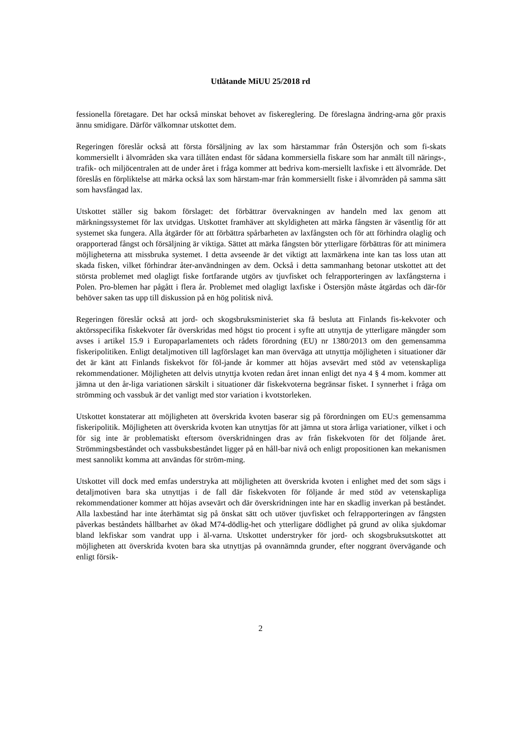Utlåtande MiUU 25/2018 rd
fessionella företagare. Det har också minskat behovet av fiskereglering. De föreslagna ändring-arna gör praxis ännu smidigare. Därför välkomnar utskottet dem.
Regeringen föreslår också att första försäljning av lax som härstammar från Östersjön och som fi-skats kommersiellt i älvområden ska vara tillåten endast för sådana kommersiella fiskare som har anmält till närings-, trafik- och miljöcentralen att de under året i fråga kommer att bedriva kom-mersiellt laxfiske i ett älvområde. Det föreslås en förpliktelse att märka också lax som härstam-mar från kommersiellt fiske i älvområden på samma sätt som havsfångad lax.
Utskottet ställer sig bakom förslaget: det förbättrar övervakningen av handeln med lax genom att märkningssystemet för lax utvidgas. Utskottet framhäver att skyldigheten att märka fångsten är väsentlig för att systemet ska fungera. Alla åtgärder för att förbättra spårbarheten av laxfångsten och för att förhindra olaglig och orapporterad fångst och försäljning är viktiga. Sättet att märka fångsten bör ytterligare förbättras för att minimera möjligheterna att missbruka systemet. I detta avseende är det viktigt att laxmärkena inte kan tas loss utan att skada fisken, vilket förhindrar åter-användningen av dem. Också i detta sammanhang betonar utskottet att det största problemet med olagligt fiske fortfarande utgörs av tjuvfisket och felrapporteringen av laxfångsterna i Polen. Pro-blemen har pågått i flera år. Problemet med olagligt laxfiske i Östersjön måste åtgärdas och där-för behöver saken tas upp till diskussion på en hög politisk nivå.
Regeringen föreslår också att jord- och skogsbruksministeriet ska få besluta att Finlands fis-kekvoter och aktörsspecifika fiskekvoter får överskridas med högst tio procent i syfte att utnyttja de ytterligare mängder som avses i artikel 15.9 i Europaparlamentets och rådets förordning (EU) nr 1380/2013 om den gemensamma fiskeripolitiken. Enligt detaljmotiven till lagförslaget kan man överväga att utnyttja möjligheten i situationer där det är känt att Finlands fiskekvot för föl-jande år kommer att höjas avsevärt med stöd av vetenskapliga rekommendationer. Möjligheten att delvis utnyttja kvoten redan året innan enligt det nya 4 § 4 mom. kommer att jämna ut den år-liga variationen särskilt i situationer där fiskekvoterna begränsar fisket. I synnerhet i fråga om strömming och vassbuk är det vanligt med stor variation i kvotstorleken.
Utskottet konstaterar att möjligheten att överskrida kvoten baserar sig på förordningen om EU:s gemensamma fiskeripolitik. Möjligheten att överskrida kvoten kan utnyttjas för att jämna ut stora årliga variationer, vilket i och för sig inte är problematiskt eftersom överskridningen dras av från fiskekvoten för det följande året. Strömmingsbeståndet och vassbuksbeståndet ligger på en håll-bar nivå och enligt propositionen kan mekanismen mest sannolikt komma att användas för ström-ming.
Utskottet vill dock med emfas understryka att möjligheten att överskrida kvoten i enlighet med det som sägs i detaljmotiven bara ska utnyttjas i de fall där fiskekvoten för följande år med stöd av vetenskapliga rekommendationer kommer att höjas avsevärt och där överskridningen inte har en skadlig inverkan på beståndet. Alla laxbestånd har inte återhämtat sig på önskat sätt och utöver tjuvfisket och felrapporteringen av fångsten påverkas beståndets hållbarhet av ökad M74-dödlig-het och ytterligare dödlighet på grund av olika sjukdomar bland lekfiskar som vandrat upp i äl-varna. Utskottet understryker för jord- och skogsbruksutskottet att möjligheten att överskrida kvoten bara ska utnyttjas på ovannämnda grunder, efter noggrant övervägande och enligt försik-
2